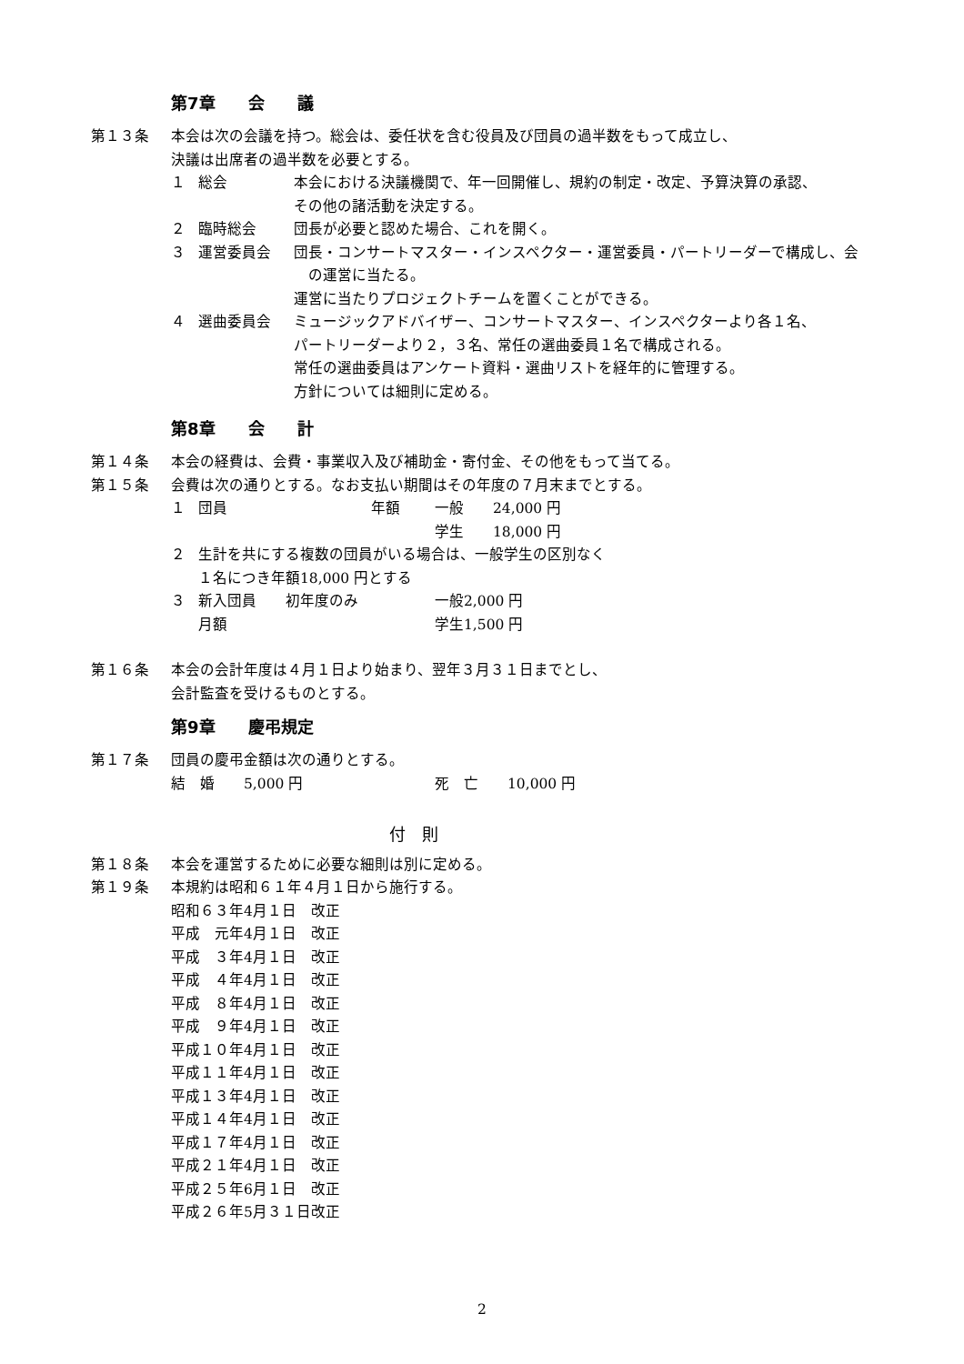第7章　　会　　議
第１３条 本会は次の会議を持つ。総会は、委任状を含む役員及び団員の過半数をもって成立し、
決議は出席者の過半数を必要とする。
１ 総会 本会における決議機関で、年一回開催し、規約の制定・改定、予算決算の承認、
その他の諸活動を決定する。
２ 臨時総会 団長が必要と認めた場合、これを開く。
３ 運営委員会 団長・コンサートマスター・インスペクター・運営委員・パートリーダーで構成し、会
　の運営に当たる。
運営に当たりプロジェクトチームを置くことができる。
４ 選曲委員会 ミュージックアドバイザー、コンサートマスター、インスペクターより各１名、
パートリーダーより２，３名、常任の選曲委員１名で構成される。
常任の選曲委員はアンケート資料・選曲リストを経年的に管理する。
方針については細則に定める。
第8章　　会　　計
第１４条 本会の経費は、会費・事業収入及び補助金・寄付金、その他をもって当てる。
第１５条 会費は次の通りとする。なお支払い期間はその年度の７月末までとする。
１ 団員 年額 一般　　24,000 円
学生　　18,000 円
２ 生計を共にする複数の団員がいる場合は、一般学生の区別なく
１名につき年額18,000 円とする
３ 新入団員　　初年度のみ月額
一般2,000 円
学生1,500 円
第１６条 本会の会計年度は４月１日より始まり、翌年３月３１日までとし、
会計監査を受けるものとする。
第9章　　慶弔規定
第１７条 団員の慶弔金額は次の通りとする。
結　婚　　5,000 円 死　亡　　10,000 円
付　則
第１８条 本会を運営するために必要な細則は別に定める。
第１９条 本規約は昭和６１年４月１日から施行する。
昭和６３年4月１日　改正
平成　元年4月１日　改正
平成　３年4月１日　改正
平成　４年4月１日　改正
平成　８年4月１日　改正
平成　９年4月１日　改正
平成１０年4月１日　改正
平成１１年4月１日　改正
平成１３年4月１日　改正
平成１４年4月１日　改正
平成１７年4月１日　改正
平成２１年4月１日　改正
平成２５年6月１日　改正
平成２６年5月３１日改正
2